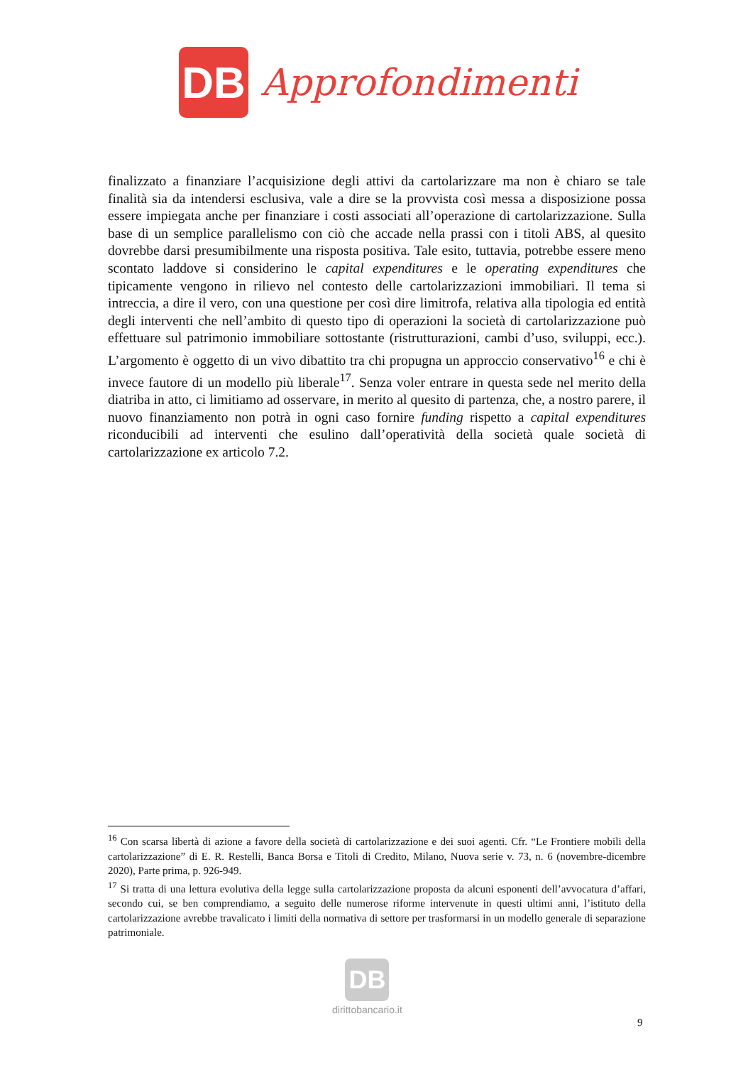DB
Approfondimenti
finalizzato a finanziare l’acquisizione degli attivi da cartolarizzare ma non è chiaro se tale finalità sia da intendersi esclusiva, vale a dire se la provvista così messa a disposizione possa essere impiegata anche per finanziare i costi associati all’operazione di cartolarizzazione. Sulla base di un semplice parallelismo con ciò che accade nella prassi con i titoli ABS, al quesito dovrebbe darsi presumibilmente una risposta positiva. Tale esito, tuttavia, potrebbe essere meno scontato laddove si considerino le capital expenditures e le operating expenditures che tipicamente vengono in rilievo nel contesto delle cartolarizzazioni immobiliari. Il tema si intreccia, a dire il vero, con una questione per così dire limitrofa, relativa alla tipologia ed entità degli interventi che nell’ambito di questo tipo di operazioni la società di cartolarizzazione può effettuare sul patrimonio immobiliare sottostante (ristrutturazioni, cambi d’uso, sviluppi, ecc.). L’argomento è oggetto di un vivo dibattito tra chi propugna un approccio conservativo<sup>16</sup> e chi è invece fautore di un modello più liberale<sup>17</sup>. Senza voler entrare in questa sede nel merito della diatriba in atto, ci limitiamo ad osservare, in merito al quesito di partenza, che, a nostro parere, il nuovo finanziamento non potrà in ogni caso fornire funding rispetto a capital expenditures riconducibili ad interventi che esulino dall’operatività della società quale società di cartolarizzazione ex articolo 7.2.
<sup>16</sup> Con scarsa libertà di azione a favore della società di cartolarizzazione e dei suoi agenti. Cfr. “Le Frontiere mobili della cartolarizzazione” di E. R. Restelli, Banca Borsa e Titoli di Credito, Milano, Nuova serie v. 73, n. 6 (novembre-dicembre 2020), Parte prima, p. 926-949.
<sup>17</sup> Si tratta di una lettura evolutiva della legge sulla cartolarizzazione proposta da alcuni esponenti dell’avvocatura d’affari, secondo cui, se ben comprendiamo, a seguito delle numerose riforme intervenute in questi ultimi anni, l’istituto della cartolarizzazione avrebbe travalicato i limiti della normativa di settore per trasformarsi in un modello generale di separazione patrimoniale.
DB
dirittobancario.it
9